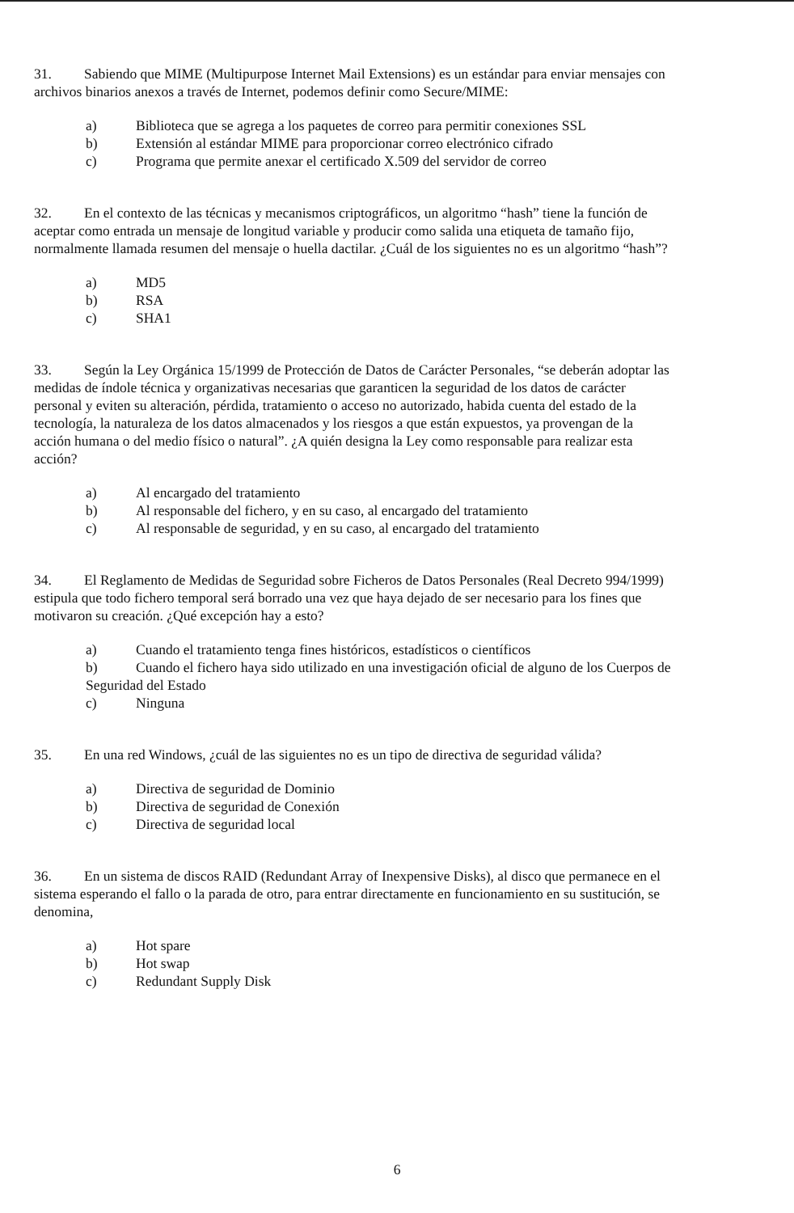31. Sabiendo que MIME (Multipurpose Internet Mail Extensions) es un estándar para enviar mensajes con archivos binarios anexos a través de Internet, podemos definir como Secure/MIME:
a) Biblioteca que se agrega a los paquetes de correo para permitir conexiones SSL
b) Extensión al estándar MIME para proporcionar correo electrónico cifrado
c) Programa que permite anexar el certificado X.509 del servidor de correo
32. En el contexto de las técnicas y mecanismos criptográficos, un algoritmo “hash” tiene la función de aceptar como entrada un mensaje de longitud variable y producir como salida una etiqueta de tamaño fijo, normalmente llamada resumen del mensaje o huella dactilar. ¿Cuál de los siguientes no es un algoritmo “hash”?
a) MD5
b) RSA
c) SHA1
33. Según la Ley Orgánica 15/1999 de Protección de Datos de Carácter Personales, “se deberán adoptar las medidas de índole técnica y organizativas necesarias que garanticen la seguridad de los datos de carácter personal y eviten su alteración, pérdida, tratamiento o acceso no autorizado, habida cuenta del estado de la tecnología, la naturaleza de los datos almacenados y los riesgos a que están expuestos, ya provengan de la acción humana o del medio físico o natural”. ¿A quién designa la Ley como responsable para realizar esta acción?
a) Al encargado del tratamiento
b) Al responsable del fichero, y en su caso, al encargado del tratamiento
c) Al responsable de seguridad, y en su caso, al encargado del tratamiento
34. El Reglamento de Medidas de Seguridad sobre Ficheros de Datos Personales (Real Decreto 994/1999) estipula que todo fichero temporal será borrado una vez que haya dejado de ser necesario para los fines que motivaron su creación. ¿Qué excepción hay a esto?
a) Cuando el tratamiento tenga fines históricos, estadísticos o científicos
b) Cuando el fichero haya sido utilizado en una investigación oficial de alguno de los Cuerpos de Seguridad del Estado
c) Ninguna
35. En una red Windows, ¿cuál de las siguientes no es un tipo de directiva de seguridad válida?
a) Directiva de seguridad de Dominio
b) Directiva de seguridad de Conexión
c) Directiva de seguridad local
36. En un sistema de discos RAID (Redundant Array of Inexpensive Disks), al disco que permanece en el sistema esperando el fallo o la parada de otro, para entrar directamente en funcionamiento en su sustitución, se denomina,
a) Hot spare
b) Hot swap
c) Redundant Supply Disk
6